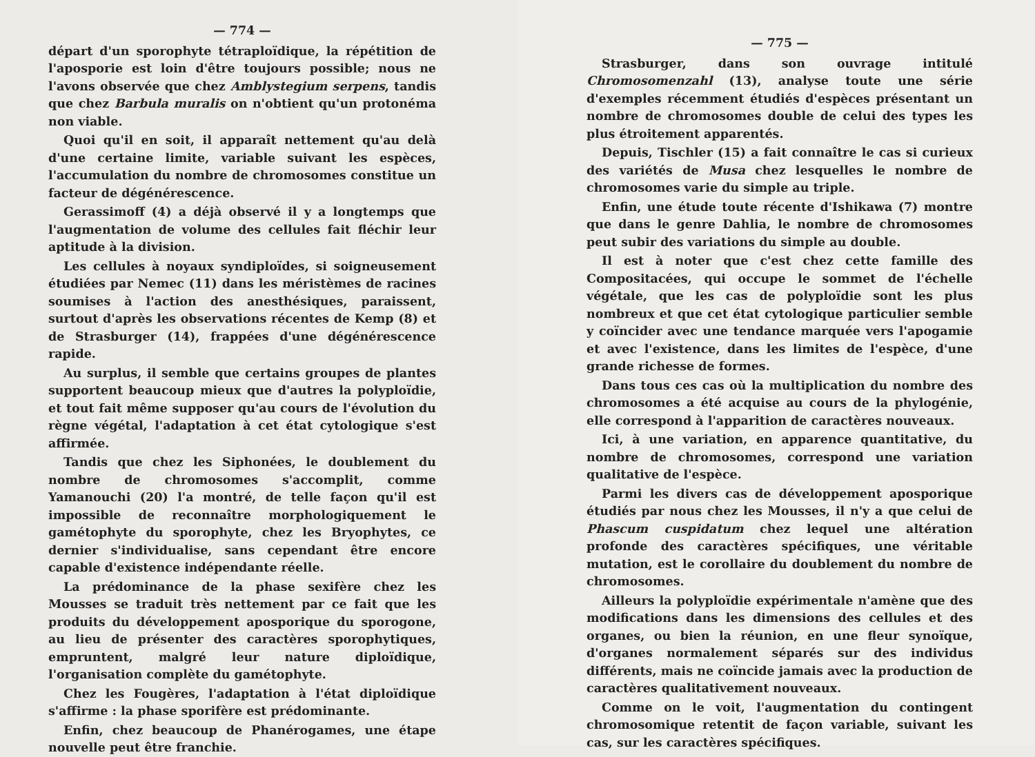— 774 —
départ d'un sporophyte tétraploïdique, la répétition de l'aposporie est loin d'être toujours possible; nous ne l'avons observée que chez Amblystegium serpens, tandis que chez Barbula muralis on n'obtient qu'un protonéma non viable.
Quoi qu'il en soit, il apparaît nettement qu'au delà d'une certaine limite, variable suivant les espèces, l'accumulation du nombre de chromosomes constitue un facteur de dégénérescence.
Gerassimoff (4) a déjà observé il y a longtemps que l'augmentation de volume des cellules fait fléchir leur aptitude à la division.
Les cellules à noyaux syndiploïdes, si soigneusement étudiées par Nemec (11) dans les méristèmes de racines soumises à l'action des anesthésiques, paraissent, surtout d'après les observations récentes de Kemp (8) et de Strasburger (14), frappées d'une dégénérescence rapide.
Au surplus, il semble que certains groupes de plantes supportent beaucoup mieux que d'autres la polyploïdie, et tout fait même supposer qu'au cours de l'évolution du règne végétal, l'adaptation à cet état cytologique s'est affirmée.
Tandis que chez les Siphonées, le doublement du nombre de chromosomes s'accomplit, comme Yamanouchi (20) l'a montré, de telle façon qu'il est impossible de reconnaître morphologiquement le gamétophyte du sporophyte, chez les Bryophytes, ce dernier s'individualise, sans cependant être encore capable d'existence indépendante réelle.
La prédominance de la phase sexifère chez les Mousses se traduit très nettement par ce fait que les produits du développement aposporique du sporogone, au lieu de présenter des caractères sporophytiques, empruntent, malgré leur nature diploïdique, l'organisation complète du gamétophyte.
Chez les Fougères, l'adaptation à l'état diploïdique s'affirme : la phase sporifère est prédominante.
Enfin, chez beaucoup de Phanérogames, une étape nouvelle peut être franchie.
— 775 —
Strasburger, dans son ouvrage intitulé Chromosomenzahl (13), analyse toute une série d'exemples récemment étudiés d'espèces présentant un nombre de chromosomes double de celui des types les plus étroitement apparentés.
Depuis, Tischler (15) a fait connaître le cas si curieux des variétés de Musa chez lesquelles le nombre de chromosomes varie du simple au triple.
Enfin, une étude toute récente d'Ishikawa (7) montre que dans le genre Dahlia, le nombre de chromosomes peut subir des variations du simple au double.
Il est à noter que c'est chez cette famille des Compositacées, qui occupe le sommet de l'échelle végétale, que les cas de polyploïdie sont les plus nombreux et que cet état cytologique particulier semble y coïncider avec une tendance marquée vers l'apogamie et avec l'existence, dans les limites de l'espèce, d'une grande richesse de formes.
Dans tous ces cas où la multiplication du nombre des chromosomes a été acquise au cours de la phylogénie, elle correspond à l'apparition de caractères nouveaux.
Ici, à une variation, en apparence quantitative, du nombre de chromosomes, correspond une variation qualitative de l'espèce.
Parmi les divers cas de développement aposporique étudiés par nous chez les Mousses, il n'y a que celui de Phascum cuspidatum chez lequel une altération profonde des caractères spécifiques, une véritable mutation, est le corollaire du doublement du nombre de chromosomes.
Ailleurs la polyploïdie expérimentale n'amène que des modifications dans les dimensions des cellules et des organes, ou bien la réunion, en une fleur synoïque, d'organes normalement séparés sur des individus différents, mais ne coïncide jamais avec la production de caractères qualitativement nouveaux.
Comme on le voit, l'augmentation du contingent chromosomique retentit de façon variable, suivant les cas, sur les caractères spécifiques.